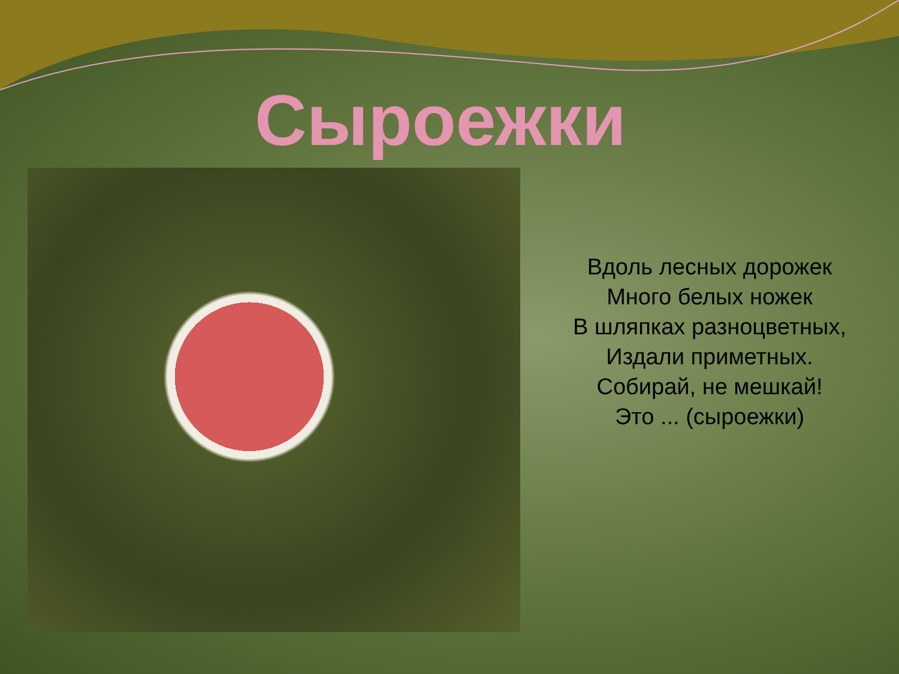Сыроежки
Вдоль лесных дорожек
Много белых ножек
В шляпках разноцветных,
Издали приметных.
Собирай, не мешкай!
Это ... (сыроежки)